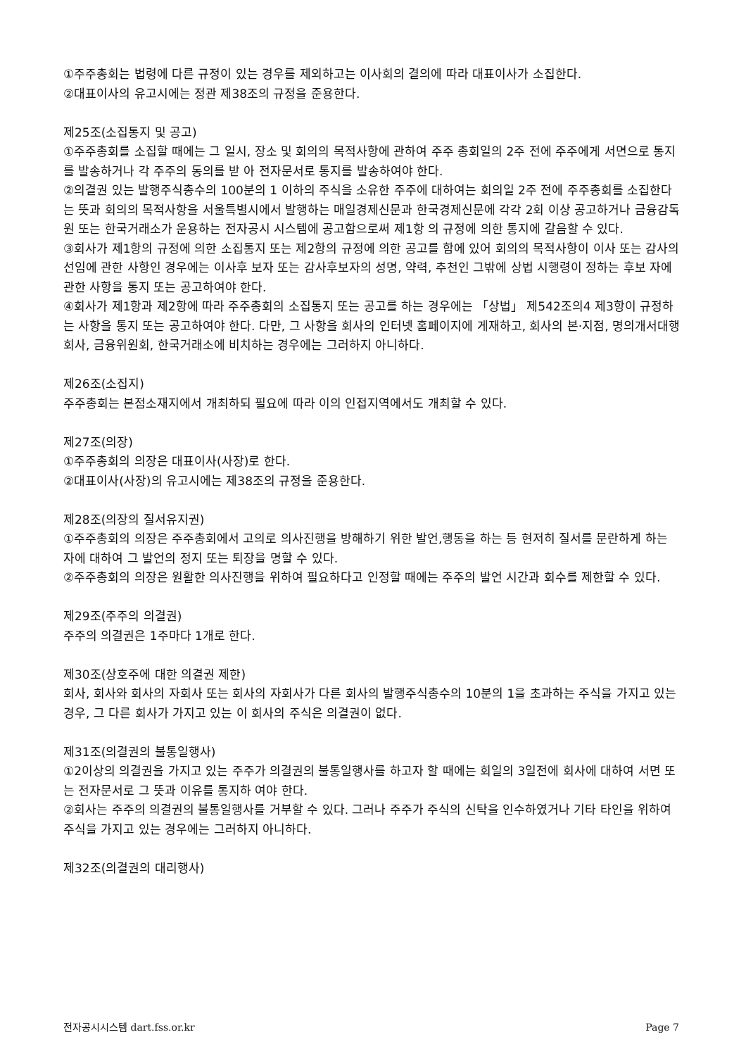①주주총회는 법령에 다른 규정이 있는 경우를 제외하고는 이사회의 결의에 따라 대표이사가 소집한다.
②대표이사의 유고시에는 정관 제38조의 규정을 준용한다.
제25조(소집통지 및 공고)
①주주총회를 소집할 때에는 그 일시, 장소 및 회의의 목적사항에 관하여 주주 총회일의 2주 전에 주주에게 서면으로 통지를 발송하거나 각 주주의 동의를 받 아 전자문서로 통지를 발송하여야 한다.
②의결권 있는 발행주식총수의 100분의 1 이하의 주식을 소유한 주주에 대하여는 회의일 2주 전에 주주총회를 소집한다는 뜻과 회의의 목적사항을 서울특별시에서 발행하는 매일경제신문과 한국경제신문에 각각 2회 이상 공고하거나 금융감독원 또는 한국거래소가 운용하는 전자공시 시스템에 공고함으로써 제1항 의 규정에 의한 통지에 갈음할 수 있다.
③회사가 제1항의 규정에 의한 소집통지 또는 제2항의 규정에 의한 공고를 함에 있어 회의의 목적사항이 이사 또는 감사의 선임에 관한 사항인 경우에는 이사후 보자 또는 감사후보자의 성명, 약력, 추천인 그밖에 상법 시행령이 정하는 후보 자에 관한 사항을 통지 또는 공고하여야 한다.
④회사가 제1항과 제2항에 따라 주주총회의 소집통지 또는 공고를 하는 경우에는 「상법」 제542조의4 제3항이 규정하는 사항을 통지 또는 공고하여야 한다. 다만, 그 사항을 회사의 인터넷 홈페이지에 게재하고, 회사의 본·지점, 명의개서대행 회사, 금융위원회, 한국거래소에 비치하는 경우에는 그러하지 아니하다.
제26조(소집지)
주주총회는 본점소재지에서 개최하되 필요에 따라 이의 인접지역에서도 개최할 수 있다.
제27조(의장)
①주주총회의 의장은 대표이사(사장)로 한다.
②대표이사(사장)의 유고시에는 제38조의 규정을 준용한다.
제28조(의장의 질서유지권)
①주주총회의 의장은 주주총회에서 고의로 의사진행을 방해하기 위한 발언,행동을 하는 등 현저히 질서를 문란하게 하는 자에 대하여 그 발언의 정지 또는 퇴장을 명할 수 있다.
②주주총회의 의장은 원활한 의사진행을 위하여 필요하다고 인정할 때에는 주주의 발언 시간과 회수를 제한할 수 있다.
제29조(주주의 의결권)
주주의 의결권은 1주마다 1개로 한다.
제30조(상호주에 대한 의결권 제한)
회사, 회사와 회사의 자회사 또는 회사의 자회사가 다른 회사의 발행주식총수의 10분의 1을 초과하는 주식을 가지고 있는 경우, 그 다른 회사가 가지고 있는 이 회사의 주식은 의결권이 없다.
제31조(의결권의 불통일행사)
①2이상의 의결권을 가지고 있는 주주가 의결권의 불통일행사를 하고자 할 때에는 회일의 3일전에 회사에 대하여 서면 또는 전자문서로 그 뜻과 이유를 통지하 여야 한다.
②회사는 주주의 의결권의 불통일행사를 거부할 수 있다. 그러나 주주가 주식의 신탁을 인수하였거나 기타 타인을 위하여 주식을 가지고 있는 경우에는 그러하지 아니하다.
제32조(의결권의 대리행사)
전자공시시스템 dart.fss.or.kr Page 7